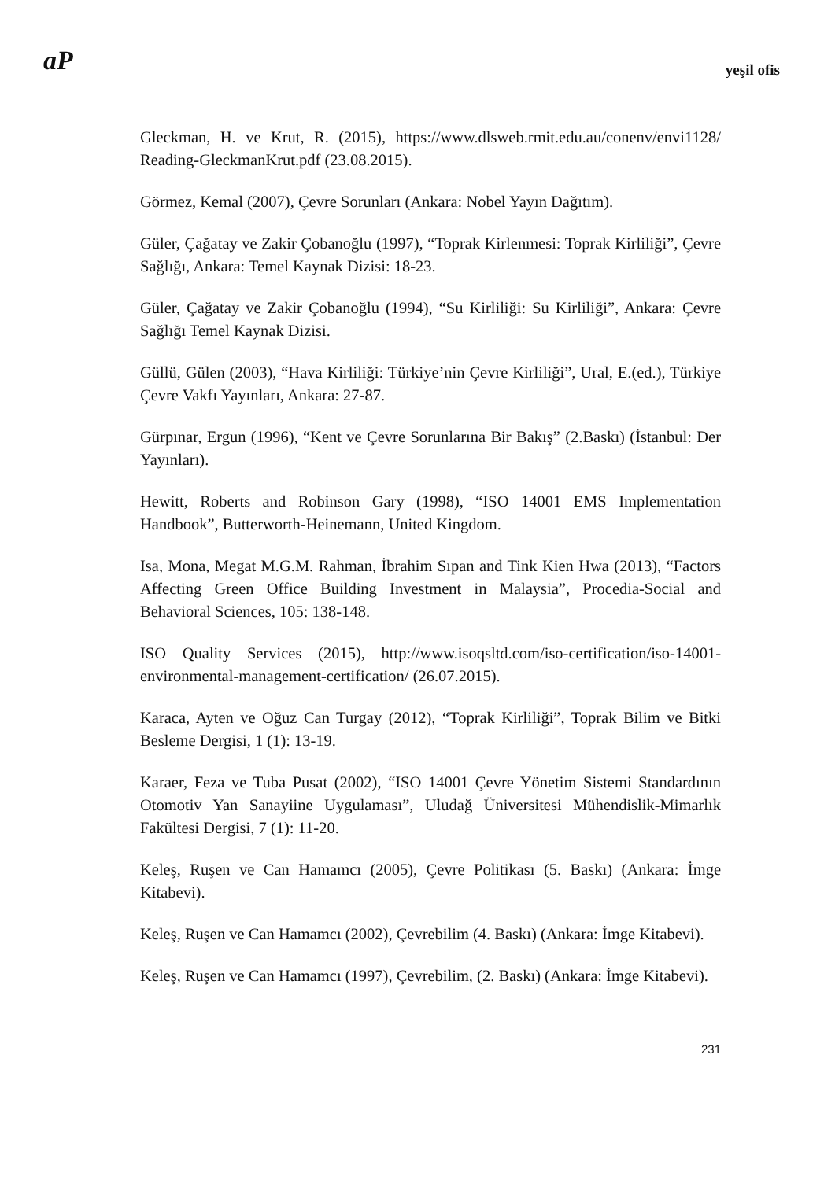aP yeşil ofis
Gleckman, H. ve Krut, R. (2015), https://www.dlsweb.rmit.edu.au/conenv/envi1128/ Reading-GleckmanKrut.pdf (23.08.2015).
Görmez, Kemal (2007), Çevre Sorunları (Ankara: Nobel Yayın Dağıtım).
Güler, Çağatay ve Zakir Çobanoğlu (1997), “Toprak Kirlenmesi: Toprak Kirliliği”, Çevre Sağlığı, Ankara: Temel Kaynak Dizisi: 18-23.
Güler, Çağatay ve Zakir Çobanoğlu (1994), “Su Kirliliği: Su Kirliliği”, Ankara: Çevre Sağlığı Temel Kaynak Dizisi.
Güllü, Gülen (2003), “Hava Kirliliği: Türkiye’nin Çevre Kirliliği”, Ural, E.(ed.), Türkiye Çevre Vakfı Yayınları, Ankara: 27-87.
Gürpınar, Ergun (1996), “Kent ve Çevre Sorunlarına Bir Bakış” (2.Baskı) (İstanbul: Der Yayınları).
Hewitt, Roberts and Robinson Gary (1998), “ISO 14001 EMS Implementation Handbook”, Butterworth-Heinemann, United Kingdom.
Isa, Mona, Megat M.G.M. Rahman, İbrahim Sıpan and Tink Kien Hwa (2013), “Factors Affecting Green Office Building Investment in Malaysia”, Procedia-Social and Behavioral Sciences, 105: 138-148.
ISO Quality Services (2015), http://www.isoqsltd.com/iso-certification/iso-14001-environmental-management-certification/ (26.07.2015).
Karaca, Ayten ve Oğuz Can Turgay (2012), “Toprak Kirliliği”, Toprak Bilim ve Bitki Besleme Dergisi, 1 (1): 13-19.
Karaer, Feza ve Tuba Pusat (2002), “ISO 14001 Çevre Yönetim Sistemi Standardının Otomotiv Yan Sanayiine Uygulaması”, Uludağ Üniversitesi Mühendislik-Mimarlık Fakültesi Dergisi, 7 (1): 11-20.
Keleş, Ruşen ve Can Hamamcı (2005), Çevre Politikası (5. Baskı) (Ankara: İmge Kitabevi).
Keleş, Ruşen ve Can Hamamcı (2002), Çevrebilim (4. Baskı) (Ankara: İmge Kitabevi).
Keleş, Ruşen ve Can Hamamcı (1997), Çevrebilim, (2. Baskı) (Ankara: İmge Kitabevi).
231